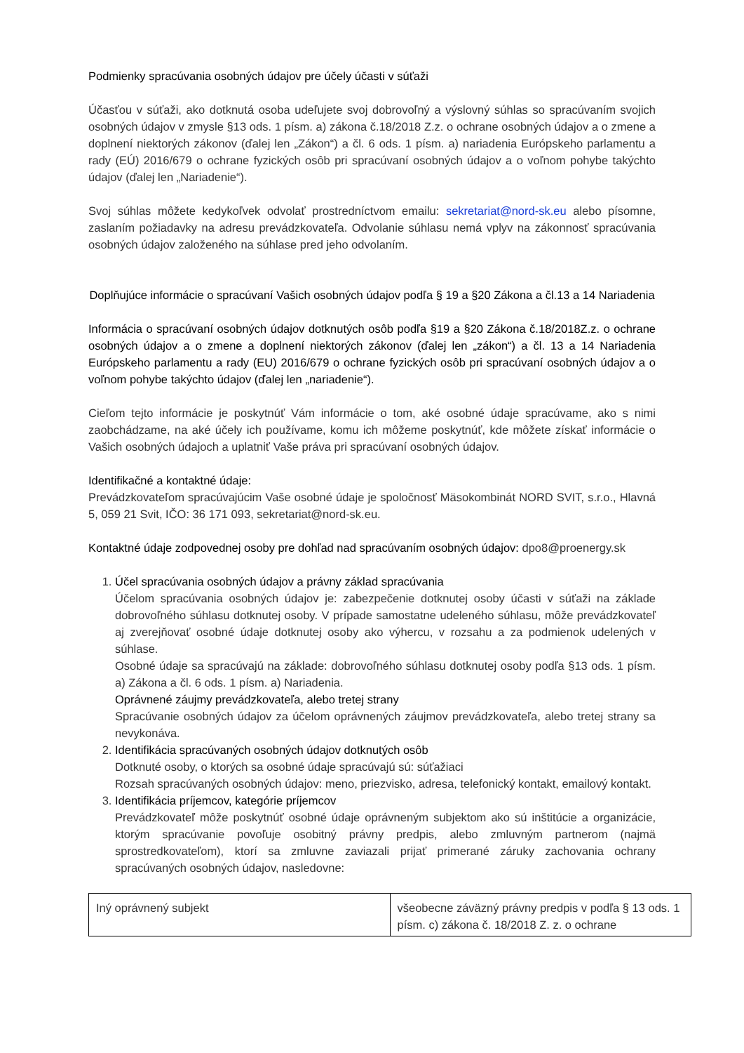Podmienky spracúvania osobných údajov pre účely účasti v súťaži
Účasťou v súťaži, ako dotknutá osoba udeľujete svoj dobrovoľný a výslovný súhlas so spracúvaním svojich osobných údajov v zmysle §13 ods. 1 písm. a) zákona č.18/2018 Z.z. o ochrane osobných údajov a o zmene a doplnení niektorých zákonov (ďalej len „Zákon“) a čl. 6 ods. 1 písm. a) nariadenia Európskeho parlamentu a rady (EÚ) 2016/679 o ochrane fyzických osôb pri spracúvaní osobných údajov a o voľnom pohybe takýchto údajov (ďalej len „Nariadenie“).
Svoj súhlas môžete kedykoľvek odvolať prostredníctvom emailu: sekretariat@nord-sk.eu alebo písomne, zaslaním požiadavky na adresu prevádzkovateľa. Odvolanie súhlasu nemá vplyv na zákonnosť spracúvania osobných údajov založeného na súhlase pred jeho odvolaním.
Doplňujúce informácie o spracúvaní Vašich osobných údajov podľa § 19 a §20 Zákona a čl.13 a 14 Nariadenia
Informácia o spracúvaní osobných údajov dotknutých osôb podľa §19 a §20 Zákona č.18/2018Z.z. o ochrane osobných údajov a o zmene a doplnení niektorých zákonov (ďalej len „zákon“) a čl. 13 a 14 Nariadenia Európskeho parlamentu a rady (EU) 2016/679 o ochrane fyzických osôb pri spracúvaní osobných údajov a o voľnom pohybe takýchto údajov (ďalej len „nariadenie“).
Cieľom tejto informácie je poskytnúť Vám informácie o tom, aké osobné údaje spracúvame, ako s nimi zaobchádzame, na aké účely ich používame, komu ich môžeme poskytnúť, kde môžete získať informácie o Vašich osobných údajoch a uplatniť Vaše práva pri spracúvaní osobných údajov.
Identifikačné a kontaktné údaje:
Prevádzkovateľom spracúvajúcim Vaše osobné údaje je spoločnosť Mäsokombinát NORD SVIT, s.r.o., Hlavná 5, 059 21 Svit, IČO: 36 171 093, sekretariat@nord-sk.eu.
Kontaktné údaje zodpovednej osoby pre dohľad nad spracúvaním osobných údajov: dpo8@proenergy.sk
1. Účel spracúvania osobných údajov a právny základ spracúvania
Účelom spracúvania osobných údajov je: zabezpečenie dotknutej osoby účasti v súťaži na základe dobrovoľného súhlasu dotknutej osoby. V prípade samostatne udeleného súhlasu, môže prevádzkovateľ aj zverejňovať osobné údaje dotknutej osoby ako výhercu, v rozsahu a za podmienok udelených v súhlase.
Osobné údaje sa spracúvajú na základe: dobrovoľného súhlasu dotknutej osoby podľa §13 ods. 1 písm. a) Zákona a čl. 6 ods. 1 písm. a) Nariadenia.
Oprávnené záujmy prevádzkovateľa, alebo tretej strany
Spracúvanie osobných údajov za účelom oprávnených záujmov prevádzkovateľa, alebo tretej strany sa nevykonáva.
2. Identifikácia spracúvaných osobných údajov dotknutých osôb
Dotknuté osoby, o ktorých sa osobné údaje spracúvajú sú: súťažiaci
Rozsah spracúvaných osobných údajov: meno, priezvisko, adresa, telefonický kontakt, emailový kontakt.
3. Identifikácia príjemcov, kategórie príjemcov
Prevádzkovateľ môže poskytnúť osobné údaje oprávneným subjektom ako sú inštitúcie a organizácie, ktorým spracúvanie povoľuje osobitný právny predpis, alebo zmluvným partnerom (najmä sprostredkovateľom), ktorí sa zmluvne zaviazali prijať primerané záruky zachovania ochrany spracúvaných osobných údajov, nasledovne:
| Iný oprávnený subjekt | všeobecne záväzný právny predpis v podľa § 13 ods. 1 písm. c) zákona č. 18/2018 Z. z. o ochrane |